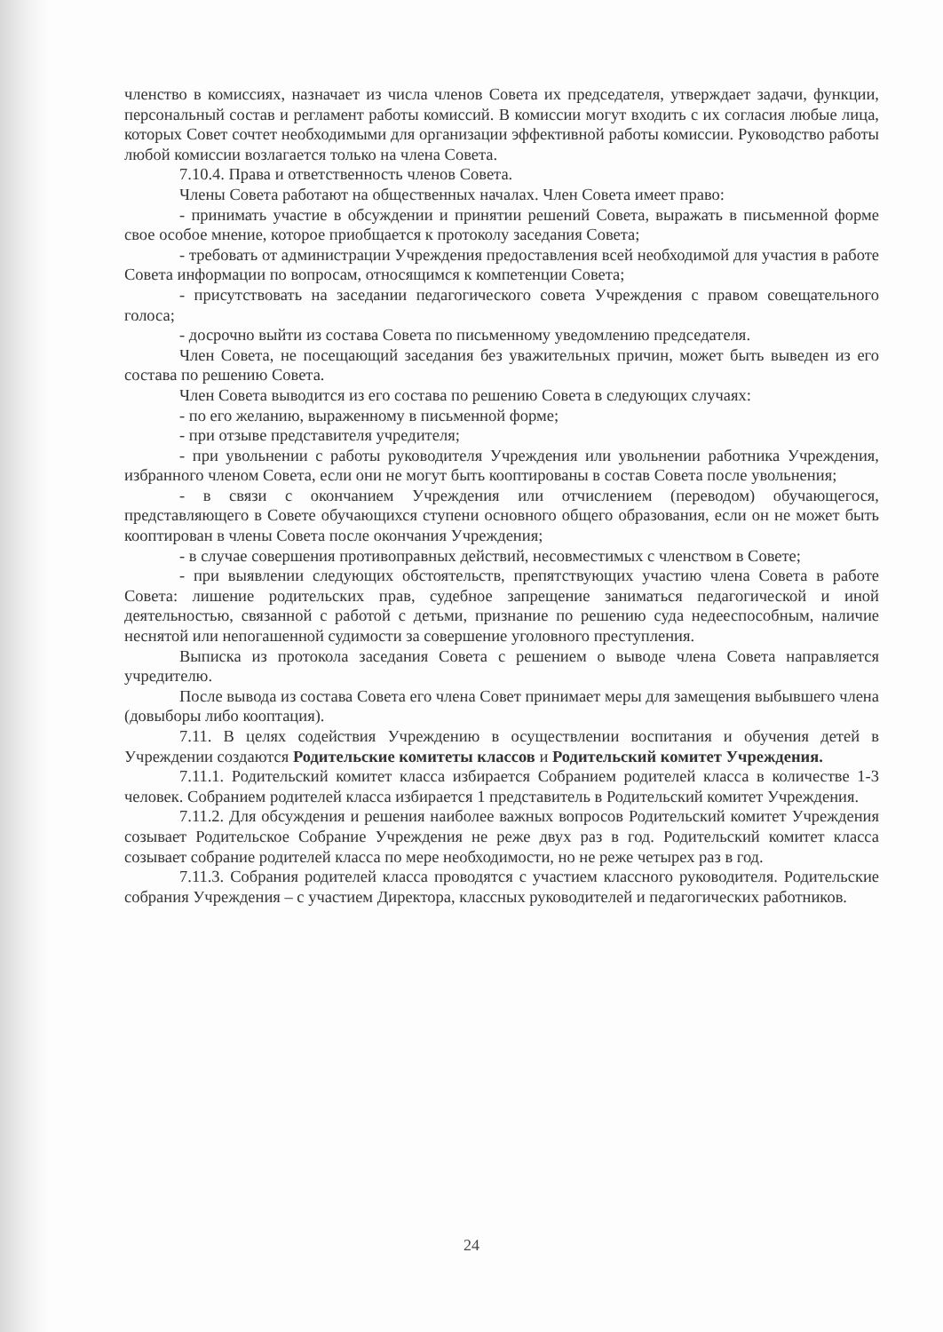членство в комиссиях, назначает из числа членов Совета их председателя, утверждает задачи, функции, персональный состав и регламент работы комиссий. В комиссии могут входить с их согласия любые лица, которых Совет сочтет необходимыми для организации эффективной работы комиссии. Руководство работы любой комиссии возлагается только на члена Совета.
7.10.4. Права и ответственность членов Совета.
Члены Совета работают на общественных началах. Член Совета имеет право:
- принимать участие в обсуждении и принятии решений Совета, выражать в письменной форме свое особое мнение, которое приобщается к протоколу заседания Совета;
- требовать от администрации Учреждения предоставления всей необходимой для участия в работе Совета информации по вопросам, относящимся к компетенции Совета;
- присутствовать на заседании педагогического совета Учреждения с правом совещательного голоса;
- досрочно выйти из состава Совета по письменному уведомлению председателя.
Член Совета, не посещающий заседания без уважительных причин, может быть выведен из его состава по решению Совета.
Член Совета выводится из его состава по решению Совета в следующих случаях:
- по его желанию, выраженному в письменной форме;
- при отзыве представителя учредителя;
- при увольнении с работы руководителя Учреждения или увольнении работника Учреждения, избранного членом Совета, если они не могут быть кооптированы в состав Совета после увольнения;
- в связи с окончанием Учреждения или отчислением (переводом) обучающегося, представляющего в Совете обучающихся ступени основного общего образования, если он не может быть кооптирован в члены Совета после окончания Учреждения;
- в случае совершения противоправных действий, несовместимых с членством в Совете;
- при выявлении следующих обстоятельств, препятствующих участию члена Совета в работе Совета: лишение родительских прав, судебное запрещение заниматься педагогической и иной деятельностью, связанной с работой с детьми, признание по решению суда недееспособным, наличие неснятой или непогашенной судимости за совершение уголовного преступления.
Выписка из протокола заседания Совета с решением о выводе члена Совета направляется учредителю.
После вывода из состава Совета его члена Совет принимает меры для замещения выбывшего члена (довыборы либо кооптация).
7.11. В целях содействия Учреждению в осуществлении воспитания и обучения детей в Учреждении создаются Родительские комитеты классов и Родительский комитет Учреждения.
7.11.1. Родительский комитет класса избирается Собранием родителей класса в количестве 1-3 человек. Собранием родителей класса избирается 1 представитель в Родительский комитет Учреждения.
7.11.2. Для обсуждения и решения наиболее важных вопросов Родительский комитет Учреждения созывает Родительское Собрание Учреждения не реже двух раз в год. Родительский комитет класса созывает собрание родителей класса по мере необходимости, но не реже четырех раз в год.
7.11.3. Собрания родителей класса проводятся с участием классного руководителя. Родительские собрания Учреждения – с участием Директора, классных руководителей и педагогических работников.
24